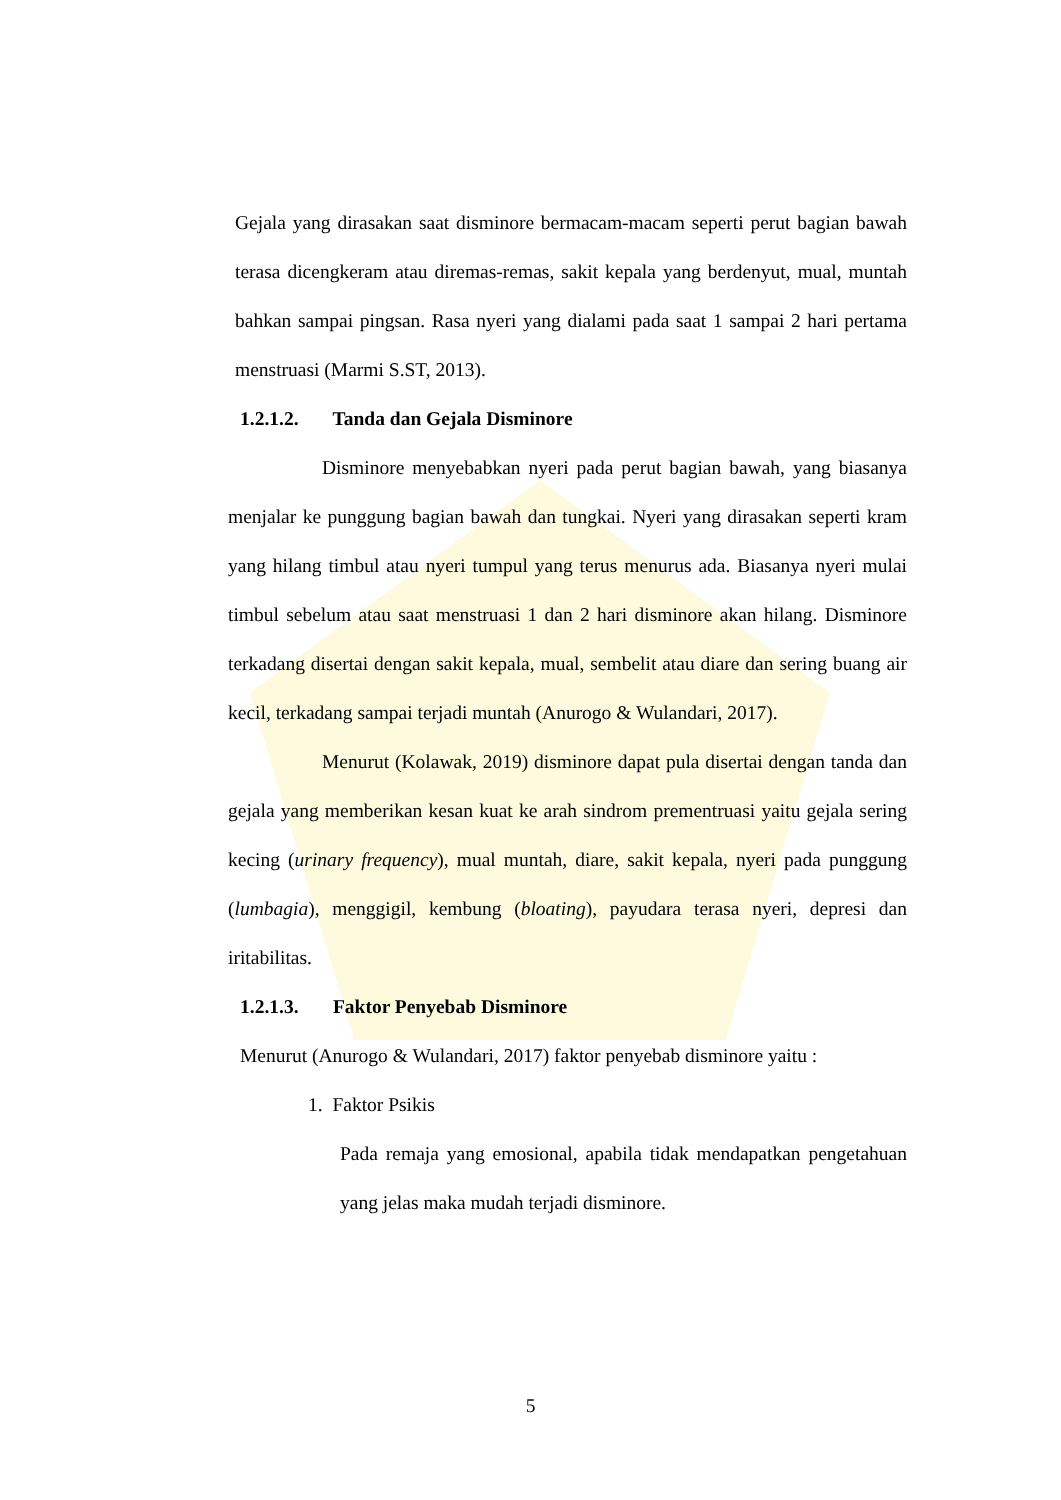Gejala yang dirasakan saat disminore bermacam-macam seperti perut bagian bawah terasa dicengkeram atau diremas-remas, sakit kepala yang berdenyut, mual, muntah bahkan sampai pingsan. Rasa nyeri yang dialami pada saat 1 sampai 2 hari pertama menstruasi (Marmi S.ST, 2013).
1.2.1.2. Tanda dan Gejala Disminore
Disminore menyebabkan nyeri pada perut bagian bawah, yang biasanya menjalar ke punggung bagian bawah dan tungkai. Nyeri yang dirasakan seperti kram yang hilang timbul atau nyeri tumpul yang terus menurus ada. Biasanya nyeri mulai timbul sebelum atau saat menstruasi 1 dan 2 hari disminore akan hilang. Disminore terkadang disertai dengan sakit kepala, mual, sembelit atau diare dan sering buang air kecil, terkadang sampai terjadi muntah (Anurogo & Wulandari, 2017).
Menurut (Kolawak, 2019) disminore dapat pula disertai dengan tanda dan gejala yang memberikan kesan kuat ke arah sindrom prementruasi yaitu gejala sering kecing (urinary frequency), mual muntah, diare, sakit kepala, nyeri pada punggung (lumbagia), menggigil, kembung (bloating), payudara terasa nyeri, depresi dan iritabilitas.
1.2.1.3. Faktor Penyebab Disminore
Menurut (Anurogo & Wulandari, 2017) faktor penyebab disminore yaitu :
1. Faktor Psikis
Pada remaja yang emosional, apabila tidak mendapatkan pengetahuan yang jelas maka mudah terjadi disminore.
5